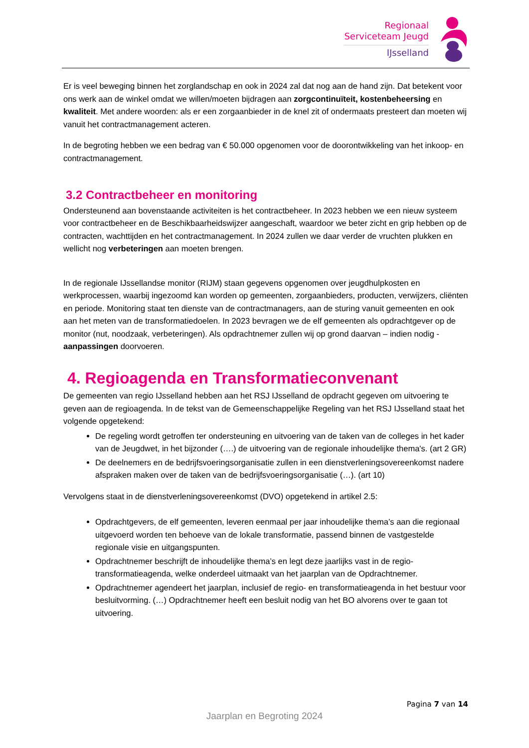Regionaal
Serviceteam Jeugd
IJsselland
Er is veel beweging binnen het zorglandschap en ook in 2024 zal dat nog aan de hand zijn. Dat betekent voor ons werk aan de winkel omdat we willen/moeten bijdragen aan zorgcontinuïteit, kostenbeheersing en kwaliteit. Met andere woorden: als er een zorgaanbieder in de knel zit of ondermaats presteert dan moeten wij vanuit het contractmanagement acteren.
In de begroting hebben we een bedrag van € 50.000 opgenomen voor de doorontwikkeling van het inkoop- en contractmanagement.
3.2 Contractbeheer en monitoring
Ondersteunend aan bovenstaande activiteiten is het contractbeheer. In 2023 hebben we een nieuw systeem voor contractbeheer en de Beschikbaarheidswijzer aangeschaft, waardoor we beter zicht en grip hebben op de contracten, wachttijden en het contractmanagement. In 2024 zullen we daar verder de vruchten plukken en wellicht nog verbeteringen aan moeten brengen.
In de regionale IJssellandse monitor (RIJM) staan gegevens opgenomen over jeugdhulpkosten en werkprocessen, waarbij ingezoomd kan worden op gemeenten, zorgaanbieders, producten, verwijzers, cliënten en periode. Monitoring staat ten dienste van de contractmanagers, aan de sturing vanuit gemeenten en ook aan het meten van de transformatiedoelen. In 2023 bevragen we de elf gemeenten als opdrachtgever op de monitor (nut, noodzaak, verbeteringen). Als opdrachtnemer zullen wij op grond daarvan – indien nodig - aanpassingen doorvoeren.
4. Regioagenda en Transformatieconvenant
De gemeenten van regio IJsselland hebben aan het RSJ IJsselland de opdracht gegeven om uitvoering te geven aan de regioagenda. In de tekst van de Gemeenschappelijke Regeling van het RSJ IJsselland staat het volgende opgetekend:
De regeling wordt getroffen ter ondersteuning en uitvoering van de taken van de colleges in het kader van de Jeugdwet, in het bijzonder (….) de uitvoering van de regionale inhoudelijke thema's. (art 2 GR)
De deelnemers en de bedrijfsvoeringsorganisatie zullen in een dienstverleningsovereenkomst nadere afspraken maken over de taken van de bedrijfsvoeringsorganisatie (…). (art 10)
Vervolgens staat in de dienstverleningsovereenkomst (DVO) opgetekend in artikel 2.5:
Opdrachtgevers, de elf gemeenten, leveren eenmaal per jaar inhoudelijke thema’s aan die regionaal uitgevoerd worden ten behoeve van de lokale transformatie, passend binnen de vastgestelde regionale visie en uitgangspunten.
Opdrachtnemer beschrijft de inhoudelijke thema’s en legt deze jaarlijks vast in de regio-transformatieagenda, welke onderdeel uitmaakt van het jaarplan van de Opdrachtnemer.
Opdrachtnemer agendeert het jaarplan, inclusief de regio- en transformatieagenda in het bestuur voor besluitvorming. (…) Opdrachtnemer heeft een besluit nodig van het BO alvorens over te gaan tot uitvoering.
Pagina 7 van 14
Jaarplan en Begroting 2024